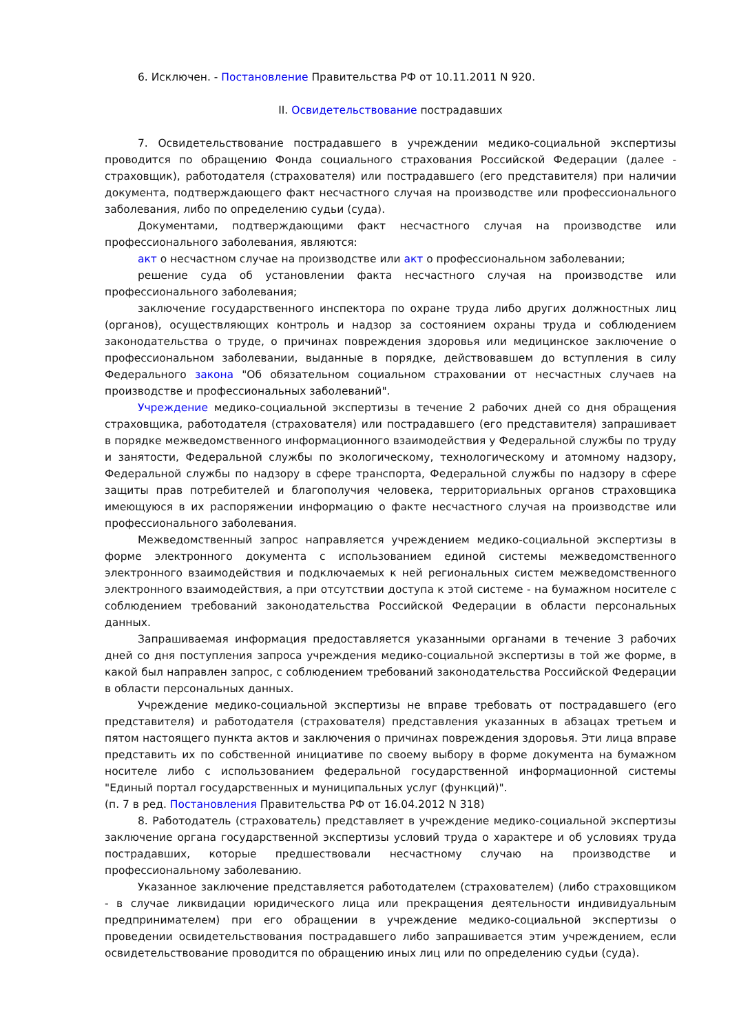6. Исключен. - Постановление Правительства РФ от 10.11.2011 N 920.
II. Освидетельствование пострадавших
7. Освидетельствование пострадавшего в учреждении медико-социальной экспертизы проводится по обращению Фонда социального страхования Российской Федерации (далее - страховщик), работодателя (страхователя) или пострадавшего (его представителя) при наличии документа, подтверждающего факт несчастного случая на производстве или профессионального заболевания, либо по определению судьи (суда).
Документами, подтверждающими факт несчастного случая на производстве или профессионального заболевания, являются:
акт о несчастном случае на производстве или акт о профессиональном заболевании;
решение суда об установлении факта несчастного случая на производстве или профессионального заболевания;
заключение государственного инспектора по охране труда либо других должностных лиц (органов), осуществляющих контроль и надзор за состоянием охраны труда и соблюдением законодательства о труде, о причинах повреждения здоровья или медицинское заключение о профессиональном заболевании, выданные в порядке, действовавшем до вступления в силу Федерального закона "Об обязательном социальном страховании от несчастных случаев на производстве и профессиональных заболеваний".
Учреждение медико-социальной экспертизы в течение 2 рабочих дней со дня обращения страховщика, работодателя (страхователя) или пострадавшего (его представителя) запрашивает в порядке межведомственного информационного взаимодействия у Федеральной службы по труду и занятости, Федеральной службы по экологическому, технологическому и атомному надзору, Федеральной службы по надзору в сфере транспорта, Федеральной службы по надзору в сфере защиты прав потребителей и благополучия человека, территориальных органов страховщика имеющуюся в их распоряжении информацию о факте несчастного случая на производстве или профессионального заболевания.
Межведомственный запрос направляется учреждением медико-социальной экспертизы в форме электронного документа с использованием единой системы межведомственного электронного взаимодействия и подключаемых к ней региональных систем межведомственного электронного взаимодействия, а при отсутствии доступа к этой системе - на бумажном носителе с соблюдением требований законодательства Российской Федерации в области персональных данных.
Запрашиваемая информация предоставляется указанными органами в течение 3 рабочих дней со дня поступления запроса учреждения медико-социальной экспертизы в той же форме, в какой был направлен запрос, с соблюдением требований законодательства Российской Федерации в области персональных данных.
Учреждение медико-социальной экспертизы не вправе требовать от пострадавшего (его представителя) и работодателя (страхователя) представления указанных в абзацах третьем и пятом настоящего пункта актов и заключения о причинах повреждения здоровья. Эти лица вправе представить их по собственной инициативе по своему выбору в форме документа на бумажном носителе либо с использованием федеральной государственной информационной системы "Единый портал государственных и муниципальных услуг (функций)".
(п. 7 в ред. Постановления Правительства РФ от 16.04.2012 N 318)
8. Работодатель (страхователь) представляет в учреждение медико-социальной экспертизы заключение органа государственной экспертизы условий труда о характере и об условиях труда пострадавших, которые предшествовали несчастному случаю на производстве и профессиональному заболеванию.
Указанное заключение представляется работодателем (страхователем) (либо страховщиком - в случае ликвидации юридического лица или прекращения деятельности индивидуальным предпринимателем) при его обращении в учреждение медико-социальной экспертизы о проведении освидетельствования пострадавшего либо запрашивается этим учреждением, если освидетельствование проводится по обращению иных лиц или по определению судьи (суда).